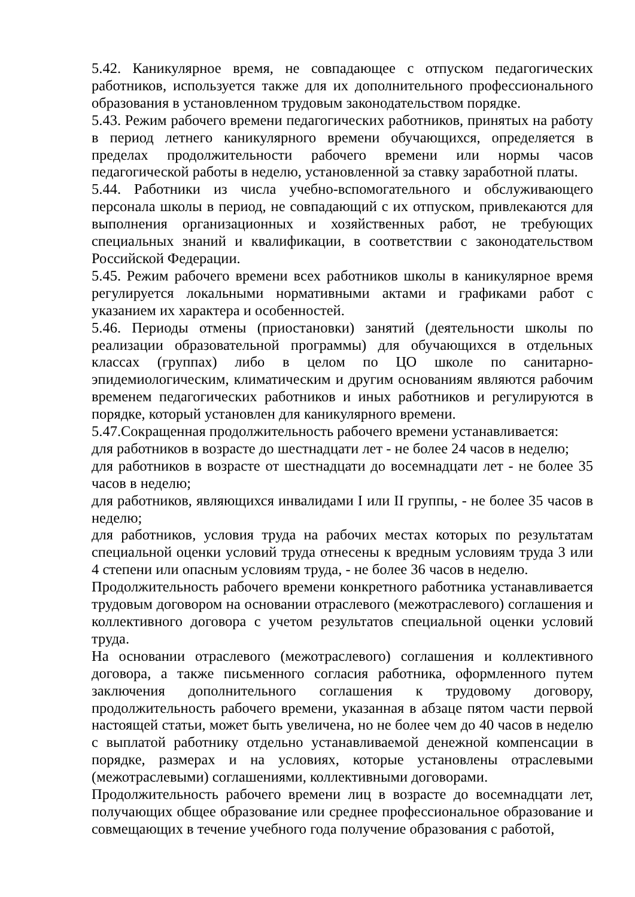5.42. Каникулярное время, не совпадающее с отпуском педагогических работников, используется также для их дополнительного профессионального образования в установленном трудовым законодательством порядке.
5.43. Режим рабочего времени педагогических работников, принятых на работу в период летнего каникулярного времени обучающихся, определяется в пределах продолжительности рабочего времени или нормы часов педагогической работы в неделю, установленной за ставку заработной платы.
5.44. Работники из числа учебно-вспомогательного и обслуживающего персонала школы в период, не совпадающий с их отпуском, привлекаются для выполнения организационных и хозяйственных работ, не требующих специальных знаний и квалификации, в соответствии с законодательством Российской Федерации.
5.45. Режим рабочего времени всех работников школы в каникулярное время регулируется локальными нормативными актами и графиками работ с указанием их характера и особенностей.
5.46. Периоды отмены (приостановки) занятий (деятельности школы по реализации образовательной программы) для обучающихся в отдельных классах (группах) либо в целом по ЦО школе по санитарно-эпидемиологическим, климатическим и другим основаниям являются рабочим временем педагогических работников и иных работников и регулируются в порядке, который установлен для каникулярного времени.
5.47.Сокращенная продолжительность рабочего времени устанавливается:
для работников в возрасте до шестнадцати лет - не более 24 часов в неделю;
для работников в возрасте от шестнадцати до восемнадцати лет - не более 35 часов в неделю;
для работников, являющихся инвалидами I или II группы, - не более 35 часов в неделю;
для работников, условия труда на рабочих местах которых по результатам специальной оценки условий труда отнесены к вредным условиям труда 3 или 4 степени или опасным условиям труда, - не более 36 часов в неделю.
Продолжительность рабочего времени конкретного работника устанавливается трудовым договором на основании отраслевого (межотраслевого) соглашения и коллективного договора с учетом результатов специальной оценки условий труда.
На основании отраслевого (межотраслевого) соглашения и коллективного договора, а также письменного согласия работника, оформленного путем заключения дополнительного соглашения к трудовому договору, продолжительность рабочего времени, указанная в абзаце пятом части первой настоящей статьи, может быть увеличена, но не более чем до 40 часов в неделю с выплатой работнику отдельно устанавливаемой денежной компенсации в порядке, размерах и на условиях, которые установлены отраслевыми (межотраслевыми) соглашениями, коллективными договорами.
Продолжительность рабочего времени лиц в возрасте до восемнадцати лет, получающих общее образование или среднее профессиональное образование и совмещающих в течение учебного года получение образования с работой,